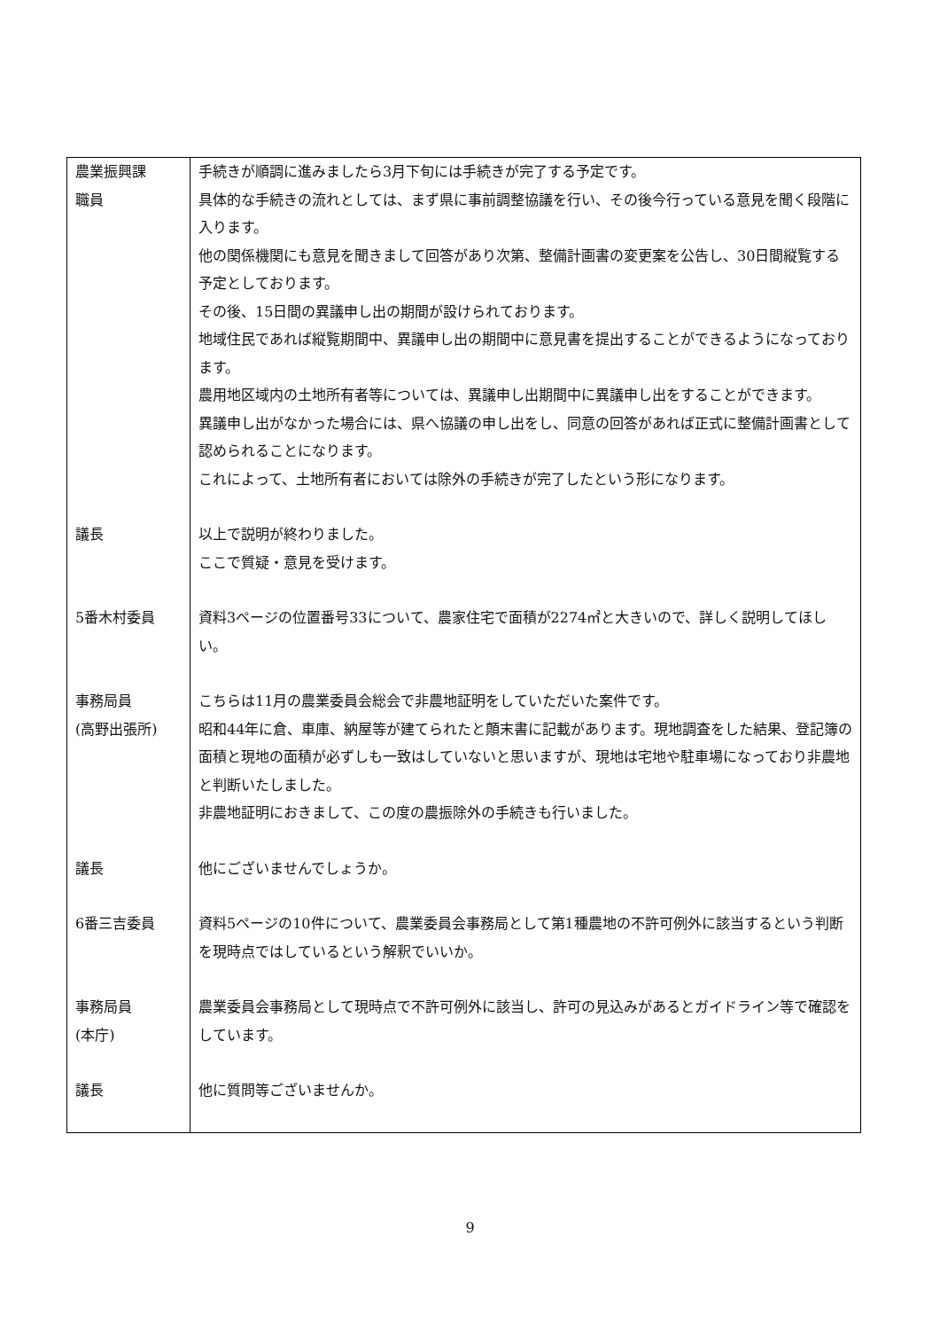| 農業振興課 職員 | 手続きが順調に進みましたら3月下旬には手続きが完了する予定です。 具体的な手続きの流れとしては、まず県に事前調整協議を行い、その後今行っている意見を聞く段階に入ります。 他の関係機関にも意見を聞きまして回答があり次第、整備計画書の変更案を公告し、30日間縦覧する予定としております。 その後、15日間の異議申し出の期間が設けられております。 地域住民であれば縦覧期間中、異議申し出の期間中に意見書を提出することができるようになっております。 農用地区域内の土地所有者等については、異議申し出期間中に異議申し出をすることができます。 異議申し出がなかった場合には、県へ協議の申し出をし、同意の回答があれば正式に整備計画書として認められることになります。 これによって、土地所有者においては除外の手続きが完了したという形になります。 |
| 議長 | 以上で説明が終わりました。 ここで質疑・意見を受けます。 |
| 5番木村委員 | 資料3ページの位置番号33について、農家住宅で面積が2274㎡と大きいので、詳しく説明してほしい。 |
| 事務局員 (高野出張所) | こちらは11月の農業委員会総会で非農地証明をしていただいた案件です。 昭和44年に倉、車庫、納屋等が建てられたと顛末書に記載があります。現地調査をした結果、登記簿の面積と現地の面積が必ずしも一致はしていないと思いますが、現地は宅地や駐車場になっており非農地と判断いたしました。 非農地証明におきまして、この度の農振除外の手続きも行いました。 |
| 議長 | 他にございませんでしょうか。 |
| 6番三吉委員 | 資料5ページの10件について、農業委員会事務局として第1種農地の不許可例外に該当するという判断を現時点ではしているという解釈でいいか。 |
| 事務局員 (本庁) | 農業委員会事務局として現時点で不許可例外に該当し、許可の見込みがあるとガイドライン等で確認をしています。 |
| 議長 | 他に質問等ございませんか。 |
9